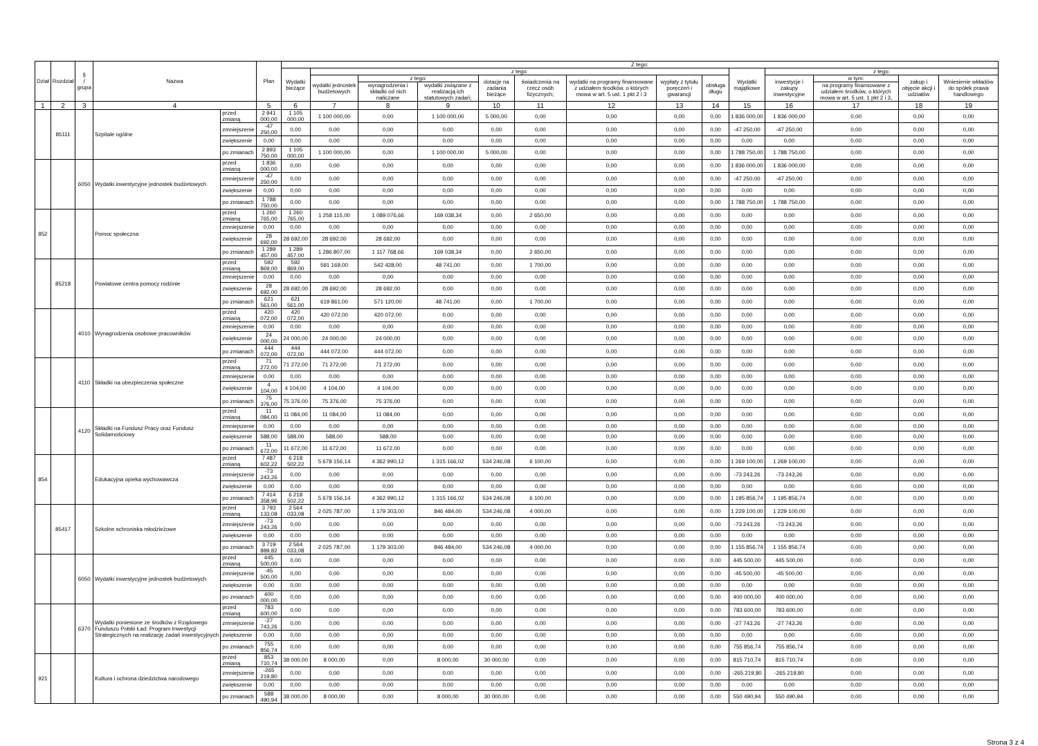| Dział | Rozdział | § / grupa | Nazwa | | Plan | Z tego: | | | | | | | | | | | | | |
| --- | --- | --- | --- | --- | --- | --- | --- | --- | --- | --- | --- | --- | --- | --- | --- | --- | --- | --- | --- |
| | | | | | | Wydatki bieżące | z tego: | | | | | | | | Wydatki majątkowe | z tego: | | | |
| | | | | | | | wydatki jednostek budżetowych | z tego: | | dotacje na zadania bieżące | świadczenia na rzecz osób fizycznych; | wydatki na programy finansowane z udziałem środków, o których mowa w art. 5 ust. 1 pkt 2 i 3 | wypłaty z tytułu poręczeń i gwarancji | obsługa długu | | inwestycje i zakupy inwestycyjne | w tym: | zakup i objęcie akcji i udziałów | Wniesienie wkładów do spółek prawa handlowego |
| | | | | | | | | wynagrodzenia i składki od nich naliczane | wydatki związane z realizacją ich statutowych zadań; | | | | | | | | na programy finansowane z udziałem środków, o których mowa w art. 5 ust. 1 pkt 2 i 3, | | |
| 1 | 2 | 3 | 4 | | 5 | 6 | 7 | 8 | 9 | 10 | 11 | 12 | 13 | 14 | 15 | 16 | 17 | 18 | 19 |
| | 85111 | | Szpitale ogólne | przed zmianą | 2 941 000,00 | 1 105 000,00 | 1 100 000,00 | 0,00 | 1 100 000,00 | 5 000,00 | 0,00 | 0,00 | 0,00 | 0,00 | 1 836 000,00 | 1 836 000,00 | 0,00 | 0,00 | 0,00 |
| | | | | zmniejszenie | -47 250,00 | 0,00 | 0,00 | 0,00 | 0,00 | 0,00 | 0,00 | 0,00 | 0,00 | 0,00 | -47 250,00 | -47 250,00 | 0,00 | 0,00 | 0,00 |
| | | | | zwiększenie | 0,00 | 0,00 | 0,00 | 0,00 | 0,00 | 0,00 | 0,00 | 0,00 | 0,00 | 0,00 | 0,00 | 0,00 | 0,00 | 0,00 | 0,00 |
| | | | | po zmianach | 2 893 750,00 | 1 105 000,00 | 1 100 000,00 | 0,00 | 1 100 000,00 | 5 000,00 | 0,00 | 0,00 | 0,00 | 0,00 | 1 788 750,00 | 1 788 750,00 | 0,00 | 0,00 | 0,00 |
| | | 6050 | Wydatki inwestycyjne jednostek budżetowych | przed zmianą | 1 836 000,00 | 0,00 | 0,00 | 0,00 | 0,00 | 0,00 | 0,00 | 0,00 | 0,00 | 0,00 | 1 836 000,00 | 1 836 000,00 | 0,00 | 0,00 | 0,00 |
| | | | | zmniejszenie | -47 250,00 | 0,00 | 0,00 | 0,00 | 0,00 | 0,00 | 0,00 | 0,00 | 0,00 | 0,00 | -47 250,00 | -47 250,00 | 0,00 | 0,00 | 0,00 |
| | | | | zwiększenie | 0,00 | 0,00 | 0,00 | 0,00 | 0,00 | 0,00 | 0,00 | 0,00 | 0,00 | 0,00 | 0,00 | 0,00 | 0,00 | 0,00 | 0,00 |
| | | | | po zmianach | 1 788 750,00 | 0,00 | 0,00 | 0,00 | 0,00 | 0,00 | 0,00 | 0,00 | 0,00 | 0,00 | 1 788 750,00 | 1 788 750,00 | 0,00 | 0,00 | 0,00 |
| 852 | | | Pomoc społeczna | przed zmianą | 1 260 765,00 | 1 260 765,00 | 1 258 115,00 | 1 089 076,66 | 169 038,34 | 0,00 | 2 650,00 | 0,00 | 0,00 | 0,00 | 0,00 | 0,00 | 0,00 | 0,00 | 0,00 |
| | | | | zmniejszenie | 0,00 | 0,00 | 0,00 | 0,00 | 0,00 | 0,00 | 0,00 | 0,00 | 0,00 | 0,00 | 0,00 | 0,00 | 0,00 | 0,00 | 0,00 |
| | | | | zwiększenie | 28 692,00 | 28 692,00 | 28 692,00 | 28 692,00 | 0,00 | 0,00 | 0,00 | 0,00 | 0,00 | 0,00 | 0,00 | 0,00 | 0,00 | 0,00 | 0,00 |
| | | | | po zmianach | 1 289 457,00 | 1 289 457,00 | 1 286 807,00 | 1 117 768,66 | 169 038,34 | 0,00 | 2 650,00 | 0,00 | 0,00 | 0,00 | 0,00 | 0,00 | 0,00 | 0,00 | 0,00 |
| | 85218 | | Powiatowe centra pomocy rodzinie | przed zmianą | 592 869,00 | 592 869,00 | 591 169,00 | 542 428,00 | 48 741,00 | 0,00 | 1 700,00 | 0,00 | 0,00 | 0,00 | 0,00 | 0,00 | 0,00 | 0,00 | 0,00 |
| | | | | zmniejszenie | 0,00 | 0,00 | 0,00 | 0,00 | 0,00 | 0,00 | 0,00 | 0,00 | 0,00 | 0,00 | 0,00 | 0,00 | 0,00 | 0,00 | 0,00 |
| | | | | zwiększenie | 28 692,00 | 28 692,00 | 28 692,00 | 28 692,00 | 0,00 | 0,00 | 0,00 | 0,00 | 0,00 | 0,00 | 0,00 | 0,00 | 0,00 | 0,00 | 0,00 |
| | | | | po zmianach | 621 561,00 | 621 561,00 | 619 861,00 | 571 120,00 | 48 741,00 | 0,00 | 1 700,00 | 0,00 | 0,00 | 0,00 | 0,00 | 0,00 | 0,00 | 0,00 | 0,00 |
| | | 4010 | Wynagrodzenia osobowe pracowników | przed zmianą | 420 072,00 | 420 072,00 | 420 072,00 | 420 072,00 | 0,00 | 0,00 | 0,00 | 0,00 | 0,00 | 0,00 | 0,00 | 0,00 | 0,00 | 0,00 | 0,00 |
| | | | | zmniejszenie | 0,00 | 0,00 | 0,00 | 0,00 | 0,00 | 0,00 | 0,00 | 0,00 | 0,00 | 0,00 | 0,00 | 0,00 | 0,00 | 0,00 | 0,00 |
| | | | | zwiększenie | 24 000,00 | 24 000,00 | 24 000,00 | 24 000,00 | 0,00 | 0,00 | 0,00 | 0,00 | 0,00 | 0,00 | 0,00 | 0,00 | 0,00 | 0,00 | 0,00 |
| | | | | po zmianach | 444 072,00 | 444 072,00 | 444 072,00 | 444 072,00 | 0,00 | 0,00 | 0,00 | 0,00 | 0,00 | 0,00 | 0,00 | 0,00 | 0,00 | 0,00 | 0,00 |
| | | 4110 | Składki na ubezpieczenia społeczne | przed zmianą | 71 272,00 | 71 272,00 | 71 272,00 | 71 272,00 | 0,00 | 0,00 | 0,00 | 0,00 | 0,00 | 0,00 | 0,00 | 0,00 | 0,00 | 0,00 | 0,00 |
| | | | | zmniejszenie | 0,00 | 0,00 | 0,00 | 0,00 | 0,00 | 0,00 | 0,00 | 0,00 | 0,00 | 0,00 | 0,00 | 0,00 | 0,00 | 0,00 | 0,00 |
| | | | | zwiększenie | 4 104,00 | 4 104,00 | 4 104,00 | 4 104,00 | 0,00 | 0,00 | 0,00 | 0,00 | 0,00 | 0,00 | 0,00 | 0,00 | 0,00 | 0,00 | 0,00 |
| | | | | po zmianach | 75 376,00 | 75 376,00 | 75 376,00 | 75 376,00 | 0,00 | 0,00 | 0,00 | 0,00 | 0,00 | 0,00 | 0,00 | 0,00 | 0,00 | 0,00 | 0,00 |
| | | 4120 | Składki na Fundusz Pracy oraz Fundusz Solidarnościowy | przed zmianą | 11 084,00 | 11 084,00 | 11 084,00 | 11 084,00 | 0,00 | 0,00 | 0,00 | 0,00 | 0,00 | 0,00 | 0,00 | 0,00 | 0,00 | 0,00 | 0,00 |
| | | | | zmniejszenie | 0,00 | 0,00 | 0,00 | 0,00 | 0,00 | 0,00 | 0,00 | 0,00 | 0,00 | 0,00 | 0,00 | 0,00 | 0,00 | 0,00 | 0,00 |
| | | | | zwiększenie | 588,00 | 588,00 | 588,00 | 588,00 | 0,00 | 0,00 | 0,00 | 0,00 | 0,00 | 0,00 | 0,00 | 0,00 | 0,00 | 0,00 | 0,00 |
| | | | | po zmianach | 11 672,00 | 11 672,00 | 11 672,00 | 11 672,00 | 0,00 | 0,00 | 0,00 | 0,00 | 0,00 | 0,00 | 0,00 | 0,00 | 0,00 | 0,00 | 0,00 |
| 854 | | | Edukacyjna opieka wychowawcza | przed zmianą | 7 487 602,22 | 6 218 502,22 | 5 678 156,14 | 4 362 990,12 | 1 315 166,02 | 534 246,08 | 6 100,00 | 0,00 | 0,00 | 0,00 | 1 269 100,00 | 1 269 100,00 | 0,00 | 0,00 | 0,00 |
| | | | | zmniejszenie | -73 243,26 | 0,00 | 0,00 | 0,00 | 0,00 | 0,00 | 0,00 | 0,00 | 0,00 | 0,00 | -73 243,26 | -73 243,26 | 0,00 | 0,00 | 0,00 |
| | | | | zwiększenie | 0,00 | 0,00 | 0,00 | 0,00 | 0,00 | 0,00 | 0,00 | 0,00 | 0,00 | 0,00 | 0,00 | 0,00 | 0,00 | 0,00 | 0,00 |
| | | | | po zmianach | 7 414 358,96 | 6 218 502,22 | 5 678 156,14 | 4 362 990,12 | 1 315 166,02 | 534 246,08 | 6 100,00 | 0,00 | 0,00 | 0,00 | 1 195 856,74 | 1 195 856,74 | 0,00 | 0,00 | 0,00 |
| | 85417 | | Szkolne schroniska młodzieżowe | przed zmianą | 3 793 133,08 | 2 564 033,08 | 2 025 787,00 | 1 179 303,00 | 846 484,00 | 534 246,08 | 4 000,00 | 0,00 | 0,00 | 0,00 | 1 229 100,00 | 1 229 100,00 | 0,00 | 0,00 | 0,00 |
| | | | | zmniejszenie | -73 243,26 | 0,00 | 0,00 | 0,00 | 0,00 | 0,00 | 0,00 | 0,00 | 0,00 | 0,00 | -73 243,26 | -73 243,26 | 0,00 | 0,00 | 0,00 |
| | | | | zwiększenie | 0,00 | 0,00 | 0,00 | 0,00 | 0,00 | 0,00 | 0,00 | 0,00 | 0,00 | 0,00 | 0,00 | 0,00 | 0,00 | 0,00 | 0,00 |
| | | | | po zmianach | 3 719 889,82 | 2 564 033,08 | 2 025 787,00 | 1 179 303,00 | 846 484,00 | 534 246,08 | 4 000,00 | 0,00 | 0,00 | 0,00 | 1 155 856,74 | 1 155 856,74 | 0,00 | 0,00 | 0,00 |
| | | 6050 | Wydatki inwestycyjne jednostek budżetowych | przed zmianą | 445 500,00 | 0,00 | 0,00 | 0,00 | 0,00 | 0,00 | 0,00 | 0,00 | 0,00 | 0,00 | 445 500,00 | 445 500,00 | 0,00 | 0,00 | 0,00 |
| | | | | zmniejszenie | -45 500,00 | 0,00 | 0,00 | 0,00 | 0,00 | 0,00 | 0,00 | 0,00 | 0,00 | 0,00 | -45 500,00 | -45 500,00 | 0,00 | 0,00 | 0,00 |
| | | | | zwiększenie | 0,00 | 0,00 | 0,00 | 0,00 | 0,00 | 0,00 | 0,00 | 0,00 | 0,00 | 0,00 | 0,00 | 0,00 | 0,00 | 0,00 | 0,00 |
| | | | | po zmianach | 400 000,00 | 0,00 | 0,00 | 0,00 | 0,00 | 0,00 | 0,00 | 0,00 | 0,00 | 0,00 | 400 000,00 | 400 000,00 | 0,00 | 0,00 | 0,00 |
| | | 6370 | Wydatki poniesione ze środków z Rządowego Funduszu Polski Ład: Program Inwestycji Strategicznych na realizację zadań inwestycyjnych | przed zmianą | 783 600,00 | 0,00 | 0,00 | 0,00 | 0,00 | 0,00 | 0,00 | 0,00 | 0,00 | 0,00 | 783 600,00 | 783 600,00 | 0,00 | 0,00 | 0,00 |
| | | | | zmniejszenie | -27 743,26 | 0,00 | 0,00 | 0,00 | 0,00 | 0,00 | 0,00 | 0,00 | 0,00 | 0,00 | -27 743,26 | -27 743,26 | 0,00 | 0,00 | 0,00 |
| | | | | zwiększenie | 0,00 | 0,00 | 0,00 | 0,00 | 0,00 | 0,00 | 0,00 | 0,00 | 0,00 | 0,00 | 0,00 | 0,00 | 0,00 | 0,00 | 0,00 |
| | | | | po zmianach | 755 856,74 | 0,00 | 0,00 | 0,00 | 0,00 | 0,00 | 0,00 | 0,00 | 0,00 | 0,00 | 755 856,74 | 755 856,74 | 0,00 | 0,00 | 0,00 |
| 921 | | | Kultura i ochrona dziedzictwa narodowego | przed zmianą | 853 710,74 | 38 000,00 | 8 000,00 | 0,00 | 8 000,00 | 30 000,00 | 0,00 | 0,00 | 0,00 | 0,00 | 815 710,74 | 815 710,74 | 0,00 | 0,00 | 0,00 |
| | | | | zmniejszenie | -265 219,80 | 0,00 | 0,00 | 0,00 | 0,00 | 0,00 | 0,00 | 0,00 | 0,00 | 0,00 | -265 219,80 | -265 219,80 | 0,00 | 0,00 | 0,00 |
| | | | | zwiększenie | 0,00 | 0,00 | 0,00 | 0,00 | 0,00 | 0,00 | 0,00 | 0,00 | 0,00 | 0,00 | 0,00 | 0,00 | 0,00 | 0,00 | 0,00 |
| | | | | po zmianach | 588 490,94 | 38 000,00 | 8 000,00 | 0,00 | 8 000,00 | 30 000,00 | 0,00 | 0,00 | 0,00 | 0,00 | 550 490,94 | 550 490,94 | 0,00 | 0,00 | 0,00 |
Strona 3 z 4